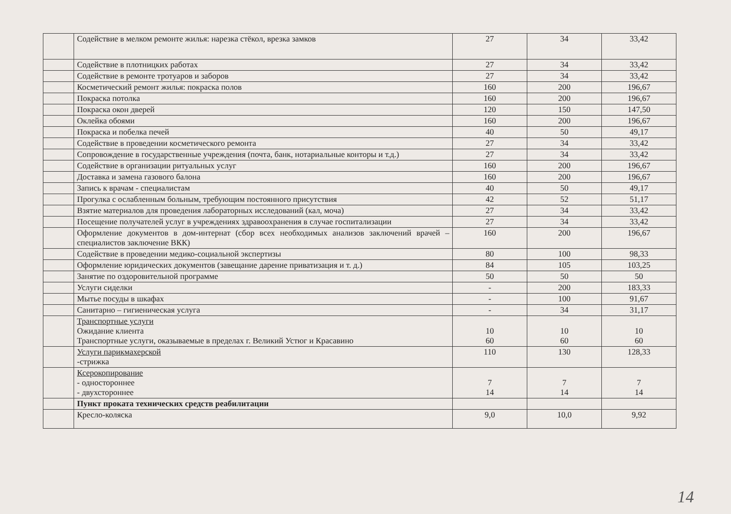| | Содействие в мелком ремонте жилья: нарезка стёкол, врезка замков | 27 | 34 | 33,42 |
| | Содействие в плотницких работах | 27 | 34 | 33,42 |
| | Содействие в ремонте тротуаров и заборов | 27 | 34 | 33,42 |
| | Косметический ремонт жилья: покраска полов | 160 | 200 | 196,67 |
| | Покраска потолка | 160 | 200 | 196,67 |
| | Покраска окон дверей | 120 | 150 | 147,50 |
| | Оклейка обоями | 160 | 200 | 196,67 |
| | Покраска и побелка печей | 40 | 50 | 49,17 |
| | Содействие в проведении косметического ремонта | 27 | 34 | 33,42 |
| | Сопровождение в государственные учреждения (почта, банк, нотариальные конторы и т.д.) | 27 | 34 | 33,42 |
| | Содействие в организации ритуальных услуг | 160 | 200 | 196,67 |
| | Доставка и замена газового балона | 160 | 200 | 196,67 |
| | Запись к врачам - специалистам | 40 | 50 | 49,17 |
| | Прогулка с ослабленным больным, требующим постоянного присутствия | 42 | 52 | 51,17 |
| | Взятие материалов для проведения лабораторных исследований (кал, моча) | 27 | 34 | 33,42 |
| | Посещение получателей услуг в учреждениях здравоохранения в случае госпитализации | 27 | 34 | 33,42 |
| | Оформление документов в дом-интернат (сбор всех необходимых анализов заключений врачей – специалистов заключение ВКК) | 160 | 200 | 196,67 |
| | Содействие в проведении медико-социальной экспертизы | 80 | 100 | 98,33 |
| | Оформление юридических документов (завещание дарение приватизация и т. д.) | 84 | 105 | 103,25 |
| | Занятие по оздоровительной программе | 50 | 50 | 50 |
| | Услуги сиделки | - | 200 | 183,33 |
| | Мытье посуды в шкафах | - | 100 | 91,67 |
| | Санитарно – гигиеническая услуга | - | 34 | 31,17 |
| | Транспортные услуги Ожидание клиента Транспортные услуги, оказываемые в пределах г. Великий Устюг и Красавино | 10 60 | 10 60 | 10 60 |
| | Услуги парикмахерской -стрижка | 110 | 130 | 128,33 |
| | Ксерокопирование - одностороннее - двухстороннее | 7 14 | 7 14 | 7 14 |
| | Пункт проката технических средств реабилитации | | | |
| | Кресло-коляска | 9,0 | 10,0 | 9,92 |
14